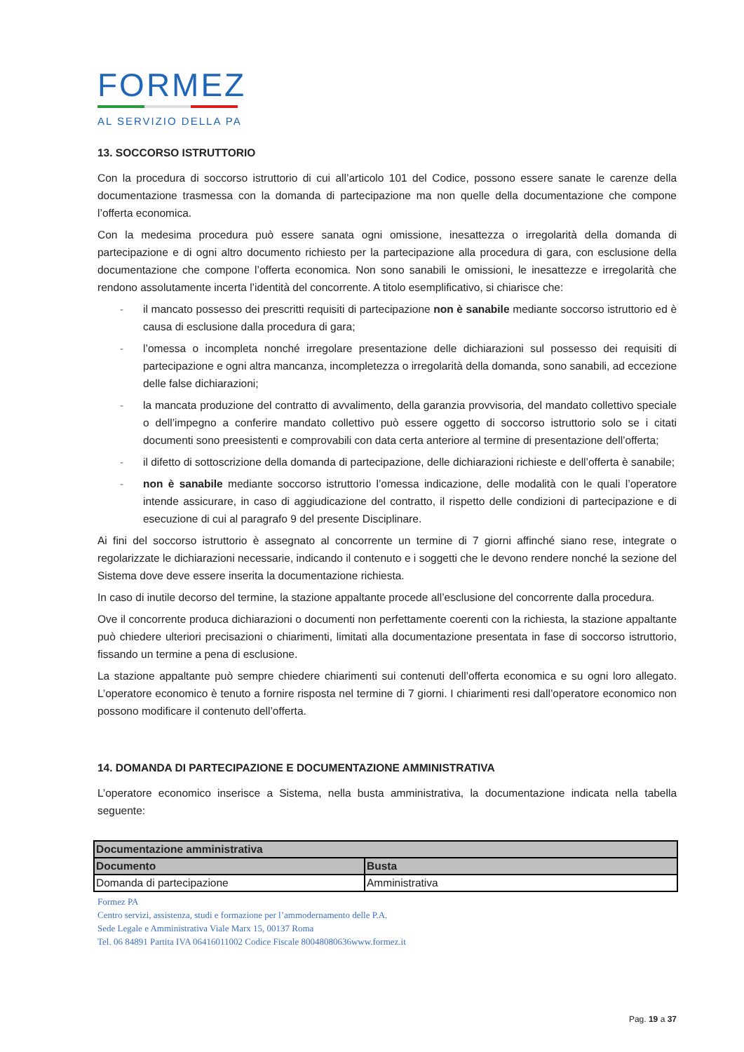FORMEZ
AL SERVIZIO DELLA PA
13. SOCCORSO ISTRUTTORIO
Con la procedura di soccorso istruttorio di cui all’articolo 101 del Codice, possono essere sanate le carenze della documentazione trasmessa con la domanda di partecipazione ma non quelle della documentazione che compone l’offerta economica.
Con la medesima procedura può essere sanata ogni omissione, inesattezza o irregolarità della domanda di partecipazione e di ogni altro documento richiesto per la partecipazione alla procedura di gara, con esclusione della documentazione che compone l’offerta economica. Non sono sanabili le omissioni, le inesattezze e irregolarità che rendono assolutamente incerta l’identità del concorrente. A titolo esemplificativo, si chiarisce che:
- il mancato possesso dei prescritti requisiti di partecipazione non è sanabile mediante soccorso istruttorio ed è causa di esclusione dalla procedura di gara;
- l’omessa o incompleta nonché irregolare presentazione delle dichiarazioni sul possesso dei requisiti di partecipazione e ogni altra mancanza, incompletezza o irregolarità della domanda, sono sanabili, ad eccezione delle false dichiarazioni;
- la mancata produzione del contratto di avvalimento, della garanzia provvisoria, del mandato collettivo speciale o dell’impegno a conferire mandato collettivo può essere oggetto di soccorso istruttorio solo se i citati documenti sono preesistenti e comprovabili con data certa anteriore al termine di presentazione dell’offerta;
- il difetto di sottoscrizione della domanda di partecipazione, delle dichiarazioni richieste e dell’offerta è sanabile;
- non è sanabile mediante soccorso istruttorio l’omessa indicazione, delle modalità con le quali l’operatore intende assicurare, in caso di aggiudicazione del contratto, il rispetto delle condizioni di partecipazione e di esecuzione di cui al paragrafo 9 del presente Disciplinare.
Ai fini del soccorso istruttorio è assegnato al concorrente un termine di 7 giorni affinché siano rese, integrate o regolarizzate le dichiarazioni necessarie, indicando il contenuto e i soggetti che le devono rendere nonché la sezione del Sistema dove deve essere inserita la documentazione richiesta.
In caso di inutile decorso del termine, la stazione appaltante procede all’esclusione del concorrente dalla procedura.
Ove il concorrente produca dichiarazioni o documenti non perfettamente coerenti con la richiesta, la stazione appaltante può chiedere ulteriori precisazioni o chiarimenti, limitati alla documentazione presentata in fase di soccorso istruttorio, fissando un termine a pena di esclusione.
La stazione appaltante può sempre chiedere chiarimenti sui contenuti dell’offerta economica e su ogni loro allegato. L’operatore economico è tenuto a fornire risposta nel termine di 7 giorni. I chiarimenti resi dall’operatore economico non possono modificare il contenuto dell’offerta.
14. DOMANDA DI PARTECIPAZIONE E DOCUMENTAZIONE AMMINISTRATIVA
L’operatore economico inserisce a Sistema, nella busta amministrativa, la documentazione indicata nella tabella seguente:
| Documentazione amministrativa | |
| --- | --- |
| Documento | Busta |
| Domanda di partecipazione | Amministrativa |
Formez PA
Centro servizi, assistenza, studi e formazione per l’ammodernamento delle P.A.
Sede Legale e Amministrativa Viale Marx 15, 00137 Roma
Tel. 06 84891 Partita IVA 06416011002 Codice Fiscale 80048080636www.formez.it
Pag. 19 a 37